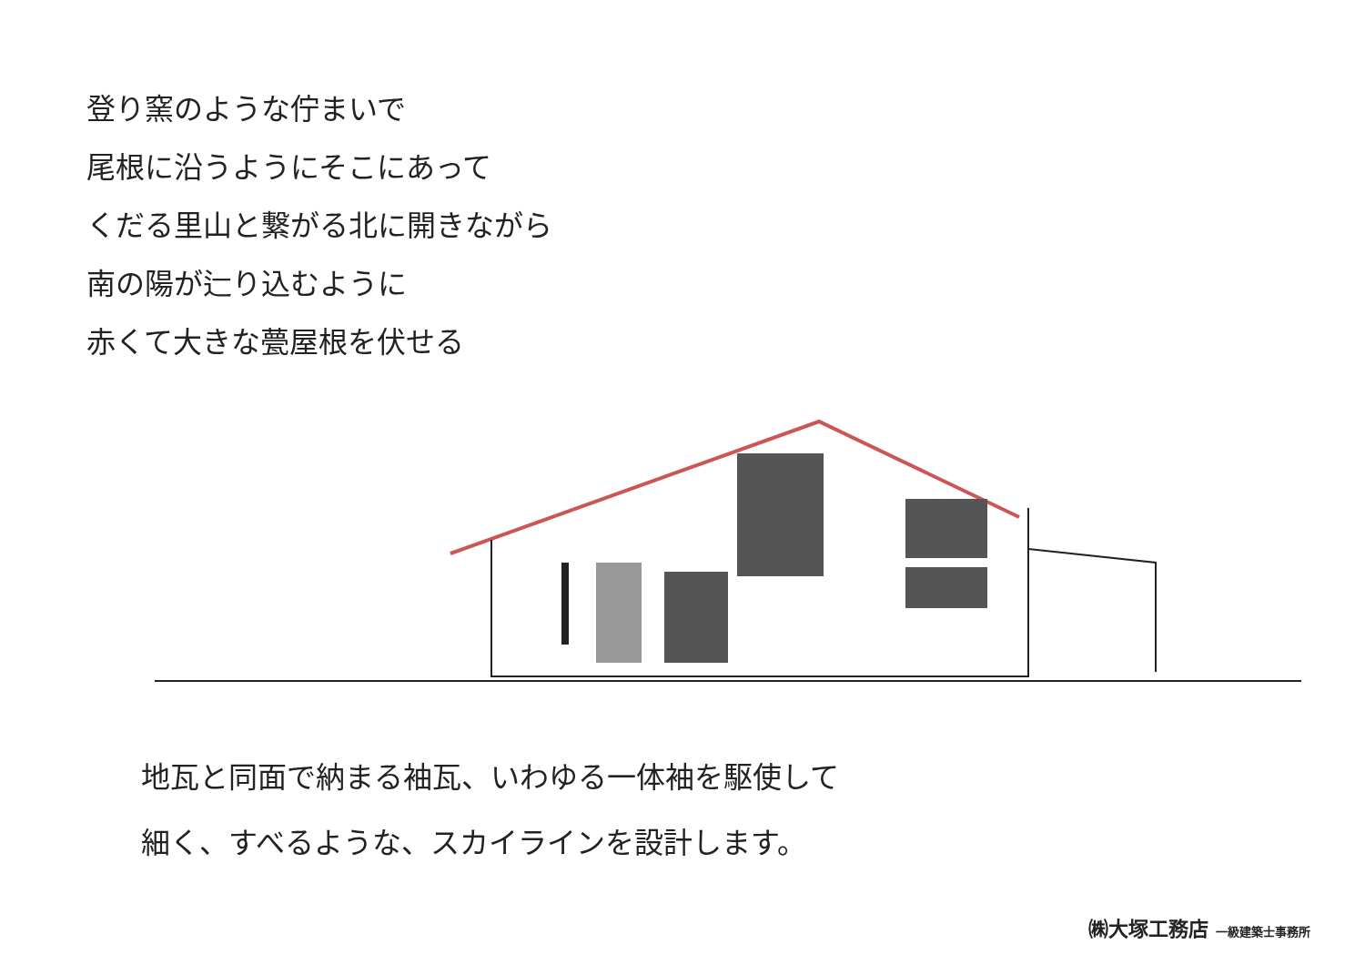登り窯のような佇まいで
尾根に沿うようにそこにあって
くだる里山と繋がる北に開きながら
南の陽が辷り込むように
赤くて大きな甍屋根を伏せる
地瓦と同面で納まる袖瓦、いわゆる一体袖を駆使して
細く、すべるような、スカイラインを設計します。
㈱大塚工務店 一級建築士事務所